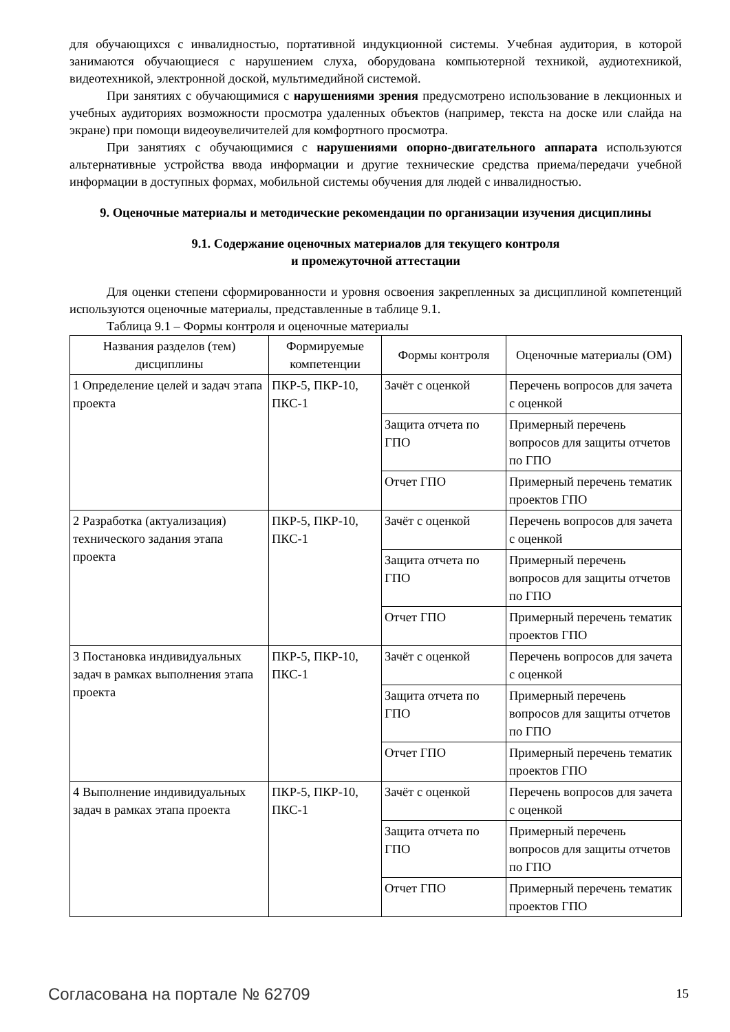для обучающихся с инвалидностью, портативной индукционной системы. Учебная аудитория, в которой занимаются обучающиеся с нарушением слуха, оборудована компьютерной техникой, аудиотехникой, видеотехникой, электронной доской, мультимедийной системой.
При занятиях с обучающимися с нарушениями зрения предусмотрено использование в лекционных и учебных аудиториях возможности просмотра удаленных объектов (например, текста на доске или слайда на экране) при помощи видеоувеличителей для комфортного просмотра.
При занятиях с обучающимися с нарушениями опорно-двигательного аппарата используются альтернативные устройства ввода информации и другие технические средства приема/передачи учебной информации в доступных формах, мобильной системы обучения для людей с инвалидностью.
9. Оценочные материалы и методические рекомендации по организации изучения дисциплины
9.1. Содержание оценочных материалов для текущего контроля
и промежуточной аттестации
Для оценки степени сформированности и уровня освоения закрепленных за дисциплиной компетенций используются оценочные материалы, представленные в таблице 9.1.
Таблица 9.1 – Формы контроля и оценочные материалы
| Названия разделов (тем) дисциплины | Формируемые компетенции | Формы контроля | Оценочные материалы (ОМ) |
| --- | --- | --- | --- |
| 1 Определение целей и задач этапа проекта | ПКР-5, ПКР-10, ПКС-1 | Зачёт с оценкой | Перечень вопросов для зачета с оценкой |
| | | Защита отчета по ГПО | Примерный перечень вопросов для защиты отчетов по ГПО |
| | | Отчет ГПО | Примерный перечень тематик проектов ГПО |
| 2 Разработка (актуализация) технического задания этапа проекта | ПКР-5, ПКР-10, ПКС-1 | Зачёт с оценкой | Перечень вопросов для зачета с оценкой |
| | | Защита отчета по ГПО | Примерный перечень вопросов для защиты отчетов по ГПО |
| | | Отчет ГПО | Примерный перечень тематик проектов ГПО |
| 3 Постановка индивидуальных задач в рамках выполнения этапа проекта | ПКР-5, ПКР-10, ПКС-1 | Зачёт с оценкой | Перечень вопросов для зачета с оценкой |
| | | Защита отчета по ГПО | Примерный перечень вопросов для защиты отчетов по ГПО |
| | | Отчет ГПО | Примерный перечень тематик проектов ГПО |
| 4 Выполнение индивидуальных задач в рамках этапа проекта | ПКР-5, ПКР-10, ПКС-1 | Зачёт с оценкой | Перечень вопросов для зачета с оценкой |
| | | Защита отчета по ГПО | Примерный перечень вопросов для защиты отчетов по ГПО |
| | | Отчет ГПО | Примерный перечень тематик проектов ГПО |
Согласована на портале № 62709 15